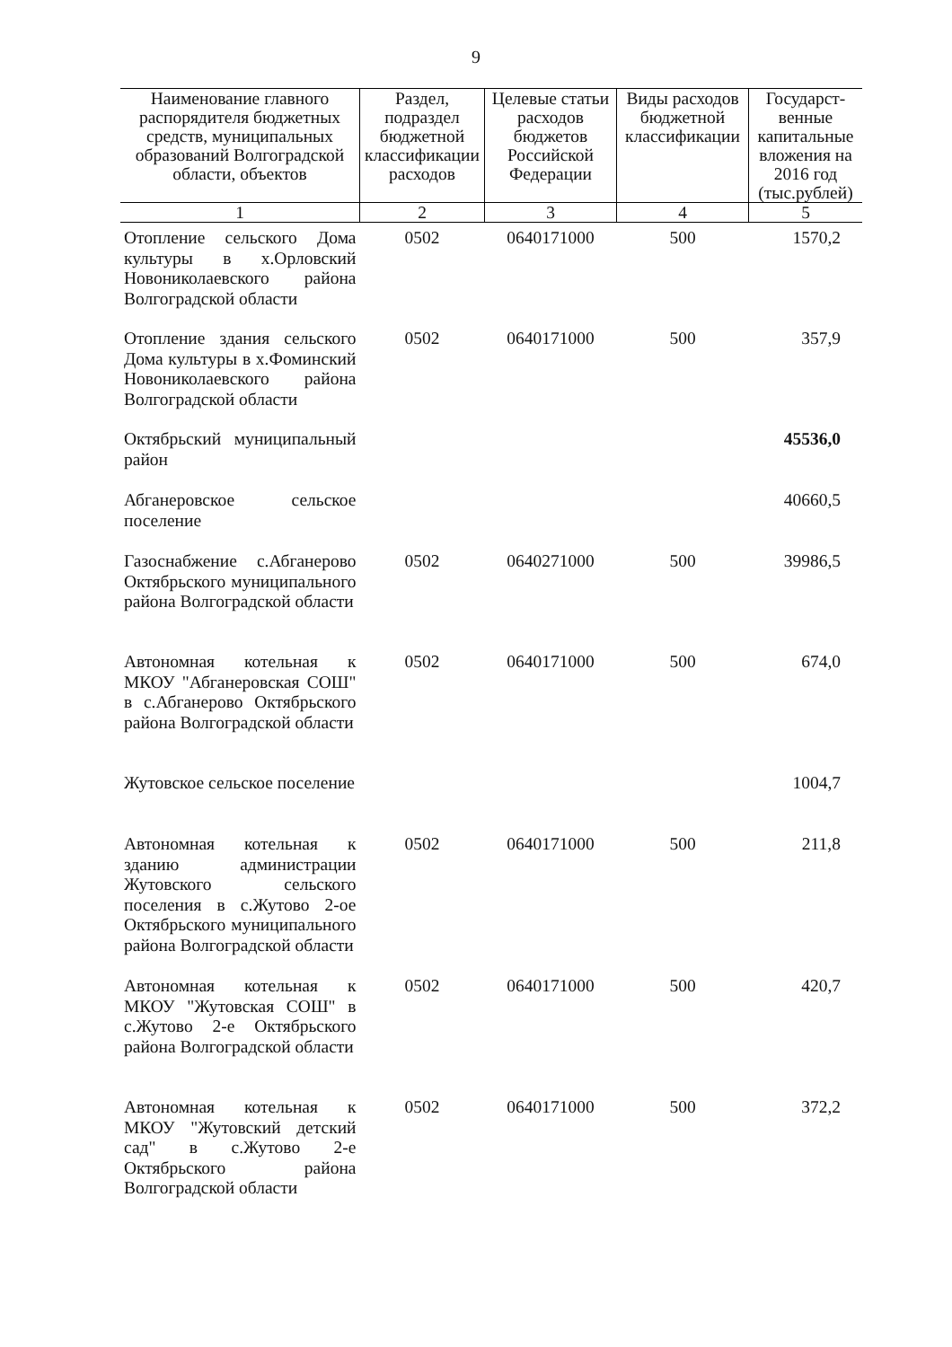9
| Наименование главного распорядителя бюджетных средств, муниципальных образований Волгоградской области, объектов | Раздел, подраздел бюджетной классификации расходов | Целевые статьи расходов бюджетов Российской Федерации | Виды расходов бюджетной классификации | Государст-венные капитальные вложения на 2016 год (тыс.рублей) |
| --- | --- | --- | --- | --- |
| 1 | 2 | 3 | 4 | 5 |
| Отопление сельского Дома культуры в х.Орловский Новониколаевского района Волгоградской области | 0502 | 0640171000 | 500 | 1570,2 |
| Отопление здания сельского Дома культуры в х.Фоминский Новониколаевского района Волгоградской области | 0502 | 0640171000 | 500 | 357,9 |
| Октябрьский муниципальный район | | | | 45536,0 |
| Абганеровское сельское поселение | | | | 40660,5 |
| Газоснабжение с.Абганерово Октябрьского муниципального района Волгоградской области | 0502 | 0640271000 | 500 | 39986,5 |
| Автономная котельная к МКОУ "Абганеровская СОШ" в с.Абганерово Октябрьского района Волгоградской области | 0502 | 0640171000 | 500 | 674,0 |
| Жутовское сельское поселение | | | | 1004,7 |
| Автономная котельная к зданию администрации Жутовского сельского поселения в с.Жутово 2-ое Октябрьского муниципального района Волгоградской области | 0502 | 0640171000 | 500 | 211,8 |
| Автономная котельная к МКОУ "Жутовская СОШ" в с.Жутово 2-е Октябрьского района Волгоградской области | 0502 | 0640171000 | 500 | 420,7 |
| Автономная котельная к МКОУ "Жутовский детский сад" в с.Жутово 2-е Октябрьского района Волгоградской области | 0502 | 0640171000 | 500 | 372,2 |